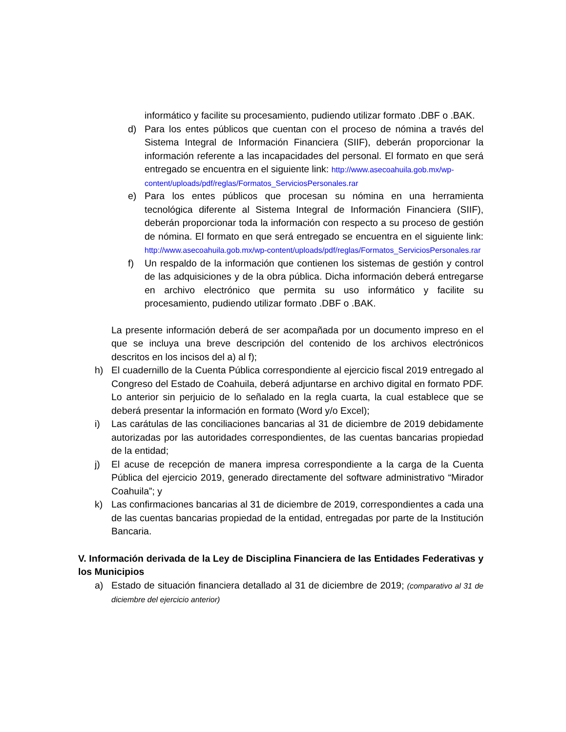informático y facilite su procesamiento, pudiendo utilizar formato .DBF o .BAK.
d) Para los entes públicos que cuentan con el proceso de nómina a través del Sistema Integral de Información Financiera (SIIF), deberán proporcionar la información referente a las incapacidades del personal. El formato en que será entregado se encuentra en el siguiente link: http://www.asecoahuila.gob.mx/wp-
content/uploads/pdf/reglas/Formatos_ServiciosPersonales.rar
e) Para los entes públicos que procesan su nómina en una herramienta tecnológica diferente al Sistema Integral de Información Financiera (SIIF), deberán proporcionar toda la información con respecto a su proceso de gestión de nómina. El formato en que será entregado se encuentra en el siguiente link: http://www.asecoahuila.gob.mx/wp-content/uploads/pdf/reglas/Formatos_ServiciosPersonales.rar
f) Un respaldo de la información que contienen los sistemas de gestión y control de las adquisiciones y de la obra pública. Dicha información deberá entregarse en archivo electrónico que permita su uso informático y facilite su procesamiento, pudiendo utilizar formato .DBF o .BAK.
La presente información deberá de ser acompañada por un documento impreso en el que se incluya una breve descripción del contenido de los archivos electrónicos descritos en los incisos del a) al f);
h) El cuadernillo de la Cuenta Pública correspondiente al ejercicio fiscal 2019 entregado al Congreso del Estado de Coahuila, deberá adjuntarse en archivo digital en formato PDF. Lo anterior sin perjuicio de lo señalado en la regla cuarta, la cual establece que se deberá presentar la información en formato (Word y/o Excel);
i) Las carátulas de las conciliaciones bancarias al 31 de diciembre de 2019 debidamente autorizadas por las autoridades correspondientes, de las cuentas bancarias propiedad de la entidad;
j) El acuse de recepción de manera impresa correspondiente a la carga de la Cuenta Pública del ejercicio 2019, generado directamente del software administrativo “Mirador Coahuila”; y
k) Las confirmaciones bancarias al 31 de diciembre de 2019, correspondientes a cada una de las cuentas bancarias propiedad de la entidad, entregadas por parte de la Institución Bancaria.
V. Información derivada de la Ley de Disciplina Financiera de las Entidades Federativas y los Municipios
a) Estado de situación financiera detallado al 31 de diciembre de 2019; (comparativo al 31 de diciembre del ejercicio anterior)